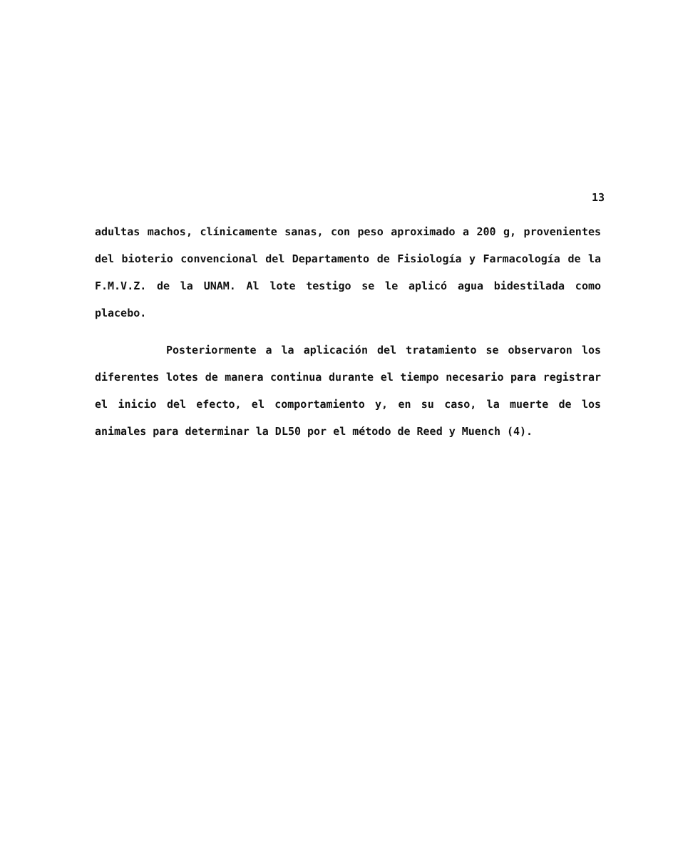13
adultas machos, clínicamente sanas, con peso aproximado a 200 g, provenientes del bioterio convencional del Departamento de Fisiología y Farmacología de la F.M.V.Z. de la UNAM. Al lote testigo se le aplicó agua bidestilada como placebo.
Posteriormente a la aplicación del tratamiento se observaron los diferentes lotes de manera continua durante el tiempo necesario para registrar el inicio del efecto, el comportamiento y, en su caso, la muerte de los animales para determinar la DL50 por el método de Reed y Muench (4).